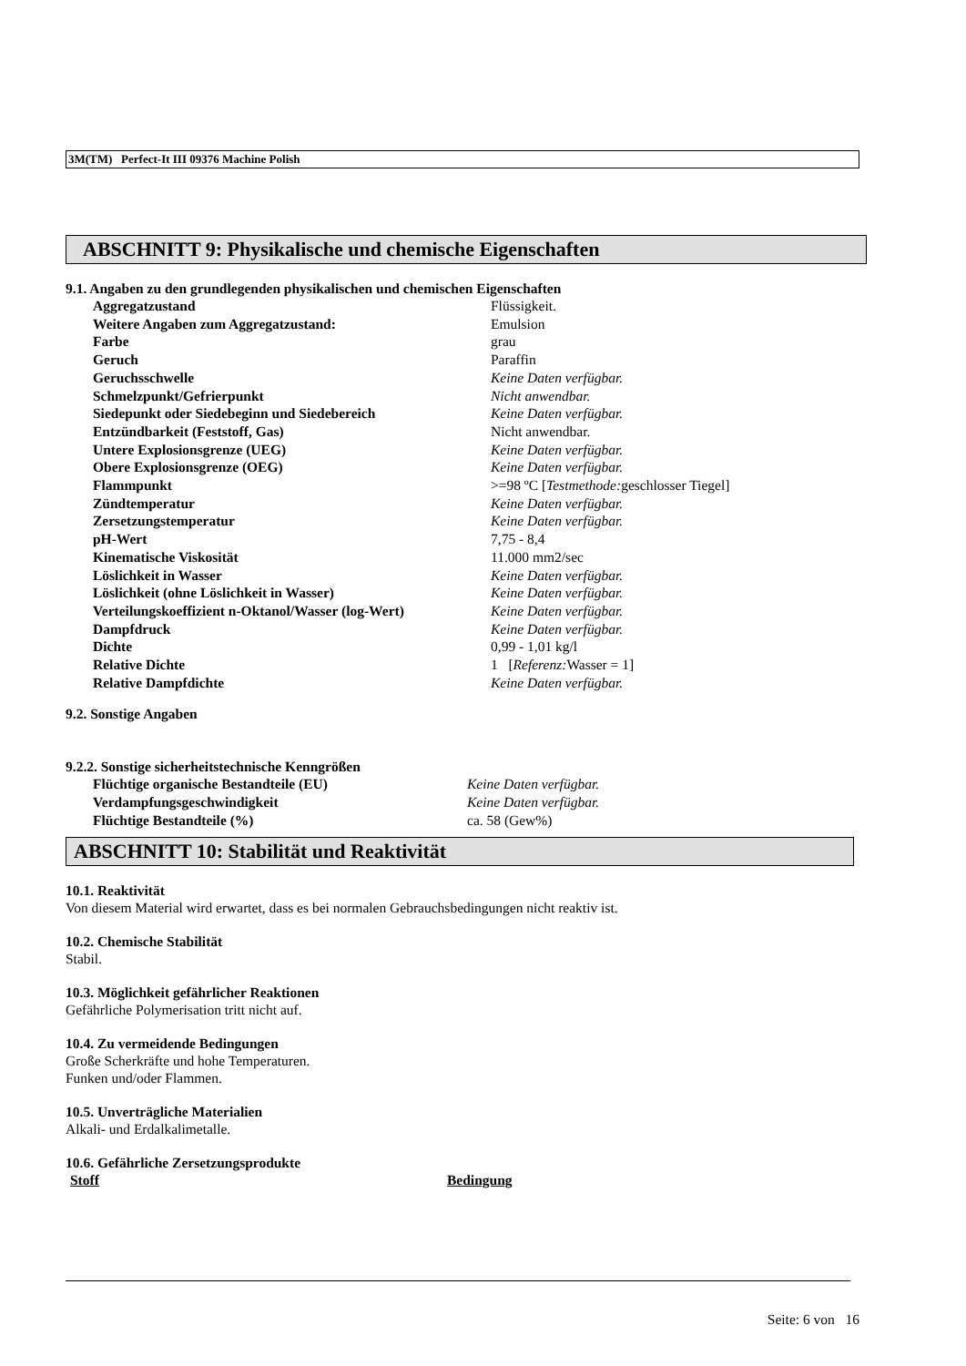3M(TM) Perfect-It III 09376 Machine Polish
ABSCHNITT 9: Physikalische und chemische Eigenschaften
9.1. Angaben zu den grundlegenden physikalischen und chemischen Eigenschaften
| Aggregatzustand | Flüssigkeit. |
| Weitere Angaben zum Aggregatzustand: | Emulsion |
| Farbe | grau |
| Geruch | Paraffin |
| Geruchsschwelle | Keine Daten verfügbar. |
| Schmelzpunkt/Gefrierpunkt | Nicht anwendbar. |
| Siedepunkt oder Siedebeginn und Siedebereich | Keine Daten verfügbar. |
| Entzündbarkeit (Feststoff, Gas) | Nicht anwendbar. |
| Untere Explosionsgrenze (UEG) | Keine Daten verfügbar. |
| Obere Explosionsgrenze (OEG) | Keine Daten verfügbar. |
| Flammpunkt | >=98 ºC [ Testmethode: geschlosser Tiegel] |
| Zündtemperatur | Keine Daten verfügbar. |
| Zersetzungstemperatur | Keine Daten verfügbar. |
| pH-Wert | 7,75 - 8,4 |
| Kinematische Viskosität | 11.000 mm2/sec |
| Löslichkeit in Wasser | Keine Daten verfügbar. |
| Löslichkeit (ohne Löslichkeit in Wasser) | Keine Daten verfügbar. |
| Verteilungskoeffizient n-Oktanol/Wasser (log-Wert) | Keine Daten verfügbar. |
| Dampfdruck | Keine Daten verfügbar. |
| Dichte | 0,99 - 1,01 kg/l |
| Relative Dichte | 1 [ Referenz: Wasser = 1] |
| Relative Dampfdichte | Keine Daten verfügbar. |
9.2. Sonstige Angaben
9.2.2. Sonstige sicherheitstechnische Kenngrößen
| Flüchtige organische Bestandteile (EU) | Keine Daten verfügbar. |
| Verdampfungsgeschwindigkeit | Keine Daten verfügbar. |
| Flüchtige Bestandteile (%) | ca. 58 (Gew%) |
ABSCHNITT 10: Stabilität und Reaktivität
10.1. Reaktivität
Von diesem Material wird erwartet, dass es bei normalen Gebrauchsbedingungen nicht reaktiv ist.
10.2. Chemische Stabilität
Stabil.
10.3. Möglichkeit gefährlicher Reaktionen
Gefährliche Polymerisation tritt nicht auf.
10.4. Zu vermeidende Bedingungen
Große Scherkräfte und hohe Temperaturen.
Funken und/oder Flammen.
10.5. Unverträgliche Materialien
Alkali- und Erdalkalimetalle.
10.6. Gefährliche Zersetzungsprodukte
| Stoff | Bedingung |
| --- | --- |
Seite: 6 von 16